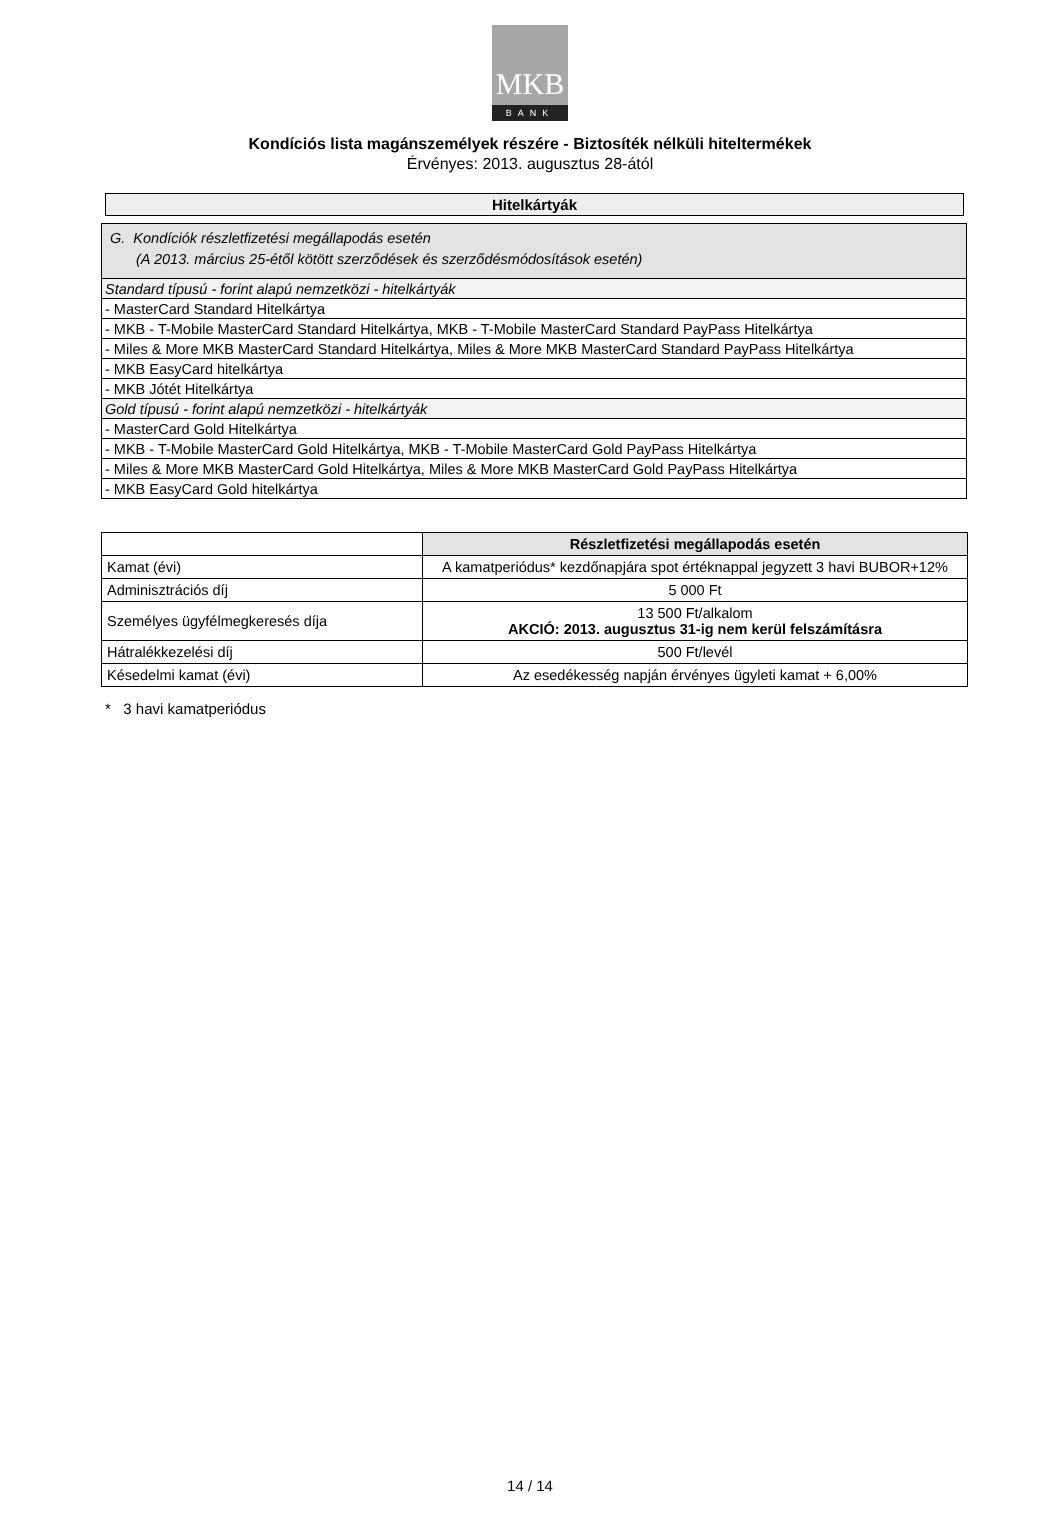MKB
BANK
Kondíciós lista magánszemélyek részére - Biztosíték nélküli hiteltermékek
Érvényes: 2013. augusztus 28-ától
Hitelkártyák
| G. Kondíciók részletfizetési megállapodás esetén (A 2013. március 25-étől kötött szerződések és szerződésmódosítások esetén) |
| Standard típusú - forint alapú nemzetközi - hitelkártyák |
| - MasterCard Standard Hitelkártya |
| - MKB - T-Mobile MasterCard Standard Hitelkártya, MKB - T-Mobile MasterCard Standard PayPass Hitelkártya |
| - Miles & More MKB MasterCard Standard Hitelkártya, Miles & More MKB MasterCard Standard PayPass Hitelkártya |
| - MKB EasyCard hitelkártya |
| - MKB Jótét Hitelkártya |
| Gold típusú - forint alapú nemzetközi - hitelkártyák |
| - MasterCard Gold Hitelkártya |
| - MKB - T-Mobile MasterCard Gold Hitelkártya, MKB - T-Mobile MasterCard Gold PayPass Hitelkártya |
| - Miles & More MKB MasterCard Gold Hitelkártya, Miles & More MKB MasterCard Gold PayPass Hitelkártya |
| - MKB EasyCard Gold hitelkártya |
| | Részletfizetési megállapodás esetén |
| --- | --- |
| Kamat (évi) | A kamatperiódus* kezdőnapjára spot értéknappal jegyzett 3 havi BUBOR+12% |
| Adminisztrációs díj | 5 000 Ft |
| Személyes ügyfélmegkeresés díja | 13 500 Ft/alkalom AKCIÓ: 2013. augusztus 31-ig nem kerül felszámításra |
| Hátralékkezelési díj | 500 Ft/levél |
| Késedelmi kamat (évi) | Az esedékesség napján érvényes ügyleti kamat + 6,00% |
* 3 havi kamatperiódus
14 / 14